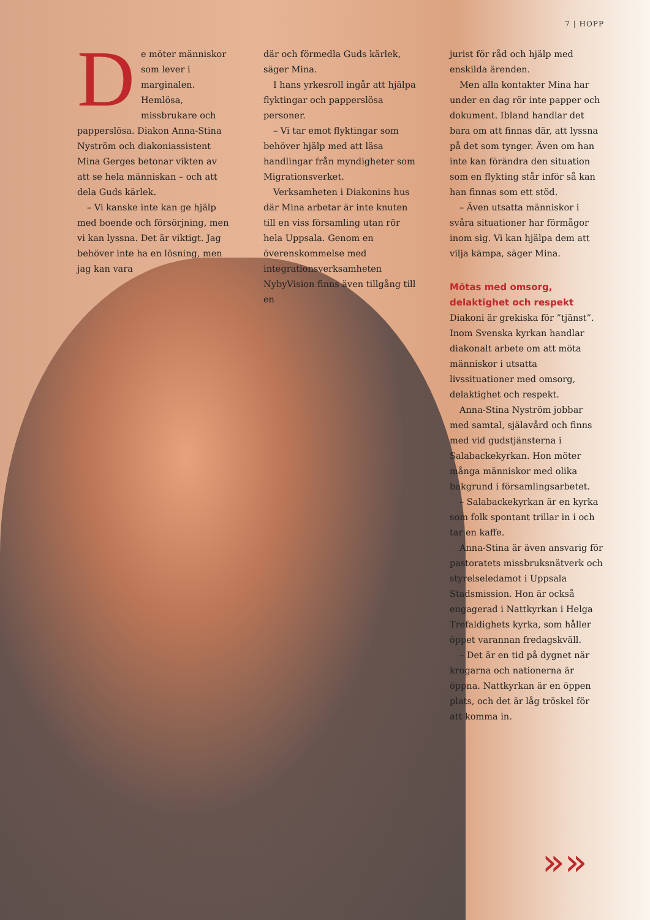7 | HOPP
De möter människor som lever i marginalen. Hemlösa, missbrukare och papperslösa. Diakon Anna-Stina Nyström och diakoniassistent Mina Gerges betonar vikten av att se hela människan – och att dela Guds kärlek.
– Vi kanske inte kan ge hjälp med boende och försörjning, men vi kan lyssna. Det är viktigt. Jag behöver inte ha en lösning, men jag kan vara
där och förmedla Guds kärlek, säger Mina.
I hans yrkesroll ingår att hjälpa flyktingar och papperslösa personer.
– Vi tar emot flyktingar som behöver hjälp med att läsa handlingar från myndigheter som Migrationsverket.
Verksamheten i Diakonins hus där Mina arbetar är inte knuten till en viss församling utan rör hela Uppsala. Genom en överenskommelse med integrationsverksamheten NybyVision finns även tillgång till en
jurist för råd och hjälp med enskilda ärenden.
Men alla kontakter Mina har under en dag rör inte papper och dokument. Ibland handlar det bara om att finnas där, att lyssna på det som tynger. Även om han inte kan förändra den situation som en flykting står inför så kan han finnas som ett stöd.
– Även utsatta människor i svåra situationer har förmågor inom sig. Vi kan hjälpa dem att vilja kämpa, säger Mina.
Mötas med omsorg, delaktighet och respekt
Diakoni är grekiska för ”tjänst”. Inom Svenska kyrkan handlar diakonalt arbete om att möta människor i utsatta livssituationer med omsorg, delaktighet och respekt.
Anna-Stina Nyström jobbar med samtal, själavård och finns med vid gudstjänsterna i Salabackekyrkan. Hon möter många människor med olika bakgrund i församlingsarbetet.
– Salabackekyrkan är en kyrka som folk spontant trillar in i och tar en kaffe.
Anna-Stina är även ansvarig för pastoratets missbruksnätverk och styrelseledamot i Uppsala Stadsmission. Hon är också engagerad i Nattkyrkan i Helga Trefaldighets kyrka, som håller öppet varannan fredagskväll.
– Det är en tid på dygnet när krogarna och nationerna är öppna. Nattkyrkan är en öppen plats, och det är låg tröskel för att komma in.
»»